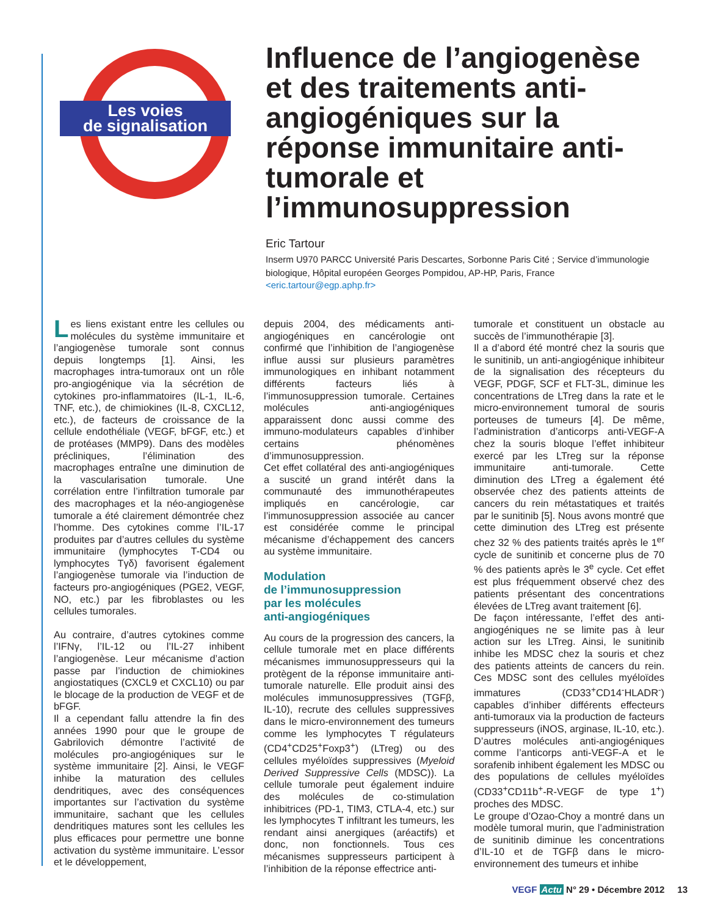Les voies
de signalisation
Influence de l’angiogenèse et des traitements anti-angiogéniques sur la réponse immunitaire anti-tumorale et l’immunosuppression
Eric Tartour
Inserm U970 PARCC Université Paris Descartes, Sorbonne Paris Cité ; Service d’immunologie biologique, Hôpital européen Georges Pompidou, AP-HP, Paris, France
<eric.tartour@egp.aphp.fr>
Les liens existant entre les cellules ou molécules du système immunitaire et l’angiogenèse tumorale sont connus depuis longtemps [1]. Ainsi, les macrophages intra-tumoraux ont un rôle pro-angiogénique via la sécrétion de cytokines pro-inflammatoires (IL-1, IL-6, TNF, etc.), de chimiokines (IL-8, CXCL12, etc.), de facteurs de croissance de la cellule endothéliale (VEGF, bFGF, etc.) et de protéases (MMP9). Dans des modèles précliniques, l’élimination des macrophages entraîne une diminution de la vascularisation tumorale. Une corrélation entre l’infiltration tumorale par des macrophages et la néo-angiogenèse tumorale a été clairement démontrée chez l’homme. Des cytokines comme l’IL-17 produites par d’autres cellules du système immunitaire (lymphocytes T-CD4 ou lymphocytes Tγδ) favorisent également l’angiogenèse tumorale via l’induction de facteurs pro-angiogéniques (PGE2, VEGF, NO, etc.) par les fibroblastes ou les cellules tumorales.
Au contraire, d’autres cytokines comme l’IFNγ, l’IL-12 ou l’IL-27 inhibent l’angiogenèse. Leur mécanisme d’action passe par l’induction de chimiokines angiostatiques (CXCL9 et CXCL10) ou par le blocage de la production de VEGF et de bFGF.
Il a cependant fallu attendre la fin des années 1990 pour que le groupe de Gabrilovich démontre l’activité de molécules pro-angiogéniques sur le système immunitaire [2]. Ainsi, le VEGF inhibe la maturation des cellules dendritiques, avec des conséquences importantes sur l’activation du système immunitaire, sachant que les cellules dendritiques matures sont les cellules les plus efficaces pour permettre une bonne activation du système immunitaire. L’essor et le développement,
depuis 2004, des médicaments anti-angiogéniques en cancérologie ont confirmé que l’inhibition de l’angiogenèse influe aussi sur plusieurs paramètres immunologiques en inhibant notamment différents facteurs liés à l’immunosuppression tumorale. Certaines molécules anti-angiogéniques apparaissent donc aussi comme des immuno-modulateurs capables d’inhiber certains phénomènes d’immunosuppression.
Cet effet collatéral des anti-angiogéniques a suscité un grand intérêt dans la communauté des immunothérapeutes impliqués en cancérologie, car l’immunosuppression associée au cancer est considérée comme le principal mécanisme d’échappement des cancers au système immunitaire.
Modulation
de l’immunosuppression
par les molécules
anti-angiogéniques
Au cours de la progression des cancers, la cellule tumorale met en place différents mécanismes immunosuppresseurs qui la protègent de la réponse immunitaire anti-tumorale naturelle. Elle produit ainsi des molécules immunosuppressives (TGFβ, IL-10), recrute des cellules suppressives dans le micro-environnement des tumeurs comme les lymphocytes T régulateurs (CD4<sup>+</sup>CD25<sup>+</sup>Foxp3<sup>+</sup>) (LTreg) ou des cellules myéloïdes suppressives (Myeloid Derived Suppressive Cells (MDSC)). La cellule tumorale peut également induire des molécules de co-stimulation inhibitrices (PD-1, TIM3, CTLA-4, etc.) sur les lymphocytes T infiltrant les tumeurs, les rendant ainsi anergiques (aréactifs) et donc, non fonctionnels. Tous ces mécanismes suppresseurs participent à l’inhibition de la réponse effectrice anti-
tumorale et constituent un obstacle au succès de l’immunothérapie [3].
Il a d’abord été montré chez la souris que le sunitinib, un anti-angiogénique inhibiteur de la signalisation des récepteurs du VEGF, PDGF, SCF et FLT-3L, diminue les concentrations de LTreg dans la rate et le micro-environnement tumoral de souris porteuses de tumeurs [4]. De même, l’administration d’anticorps anti-VEGF-A chez la souris bloque l’effet inhibiteur exercé par les LTreg sur la réponse immunitaire anti-tumorale. Cette diminution des LTreg a également été observée chez des patients atteints de cancers du rein métastatiques et traités par le sunitinib [5]. Nous avons montré que cette diminution des LTreg est présente chez 32 % des patients traités après le 1<sup>er</sup> cycle de sunitinib et concerne plus de 70 % des patients après le 3<sup>e</sup> cycle. Cet effet est plus fréquemment observé chez des patients présentant des concentrations élevées de LTreg avant traitement [6].
De façon intéressante, l’effet des anti-angiogéniques ne se limite pas à leur action sur les LTreg. Ainsi, le sunitinib inhibe les MDSC chez la souris et chez des patients atteints de cancers du rein. Ces MDSC sont des cellules myéloïdes immatures (CD33<sup>+</sup>CD14<sup>-</sup>HLADR<sup>-</sup>) capables d’inhiber différents effecteurs anti-tumoraux via la production de facteurs suppresseurs (iNOS, arginase, IL-10, etc.). D’autres molécules anti-angiogéniques comme l’anticorps anti-VEGF-A et le sorafenib inhibent également les MDSC ou des populations de cellules myéloïdes (CD33<sup>+</sup>CD11b<sup>+</sup>-R-VEGF de type 1<sup>+</sup>) proches des MDSC.
Le groupe d’Ozao-Choy a montré dans un modèle tumoral murin, que l’administration de sunitinib diminue les concentrations d’IL-10 et de TGFβ dans le micro-environnement des tumeurs et inhibe
VEGF Actu N° 29 • Décembre 2012 13